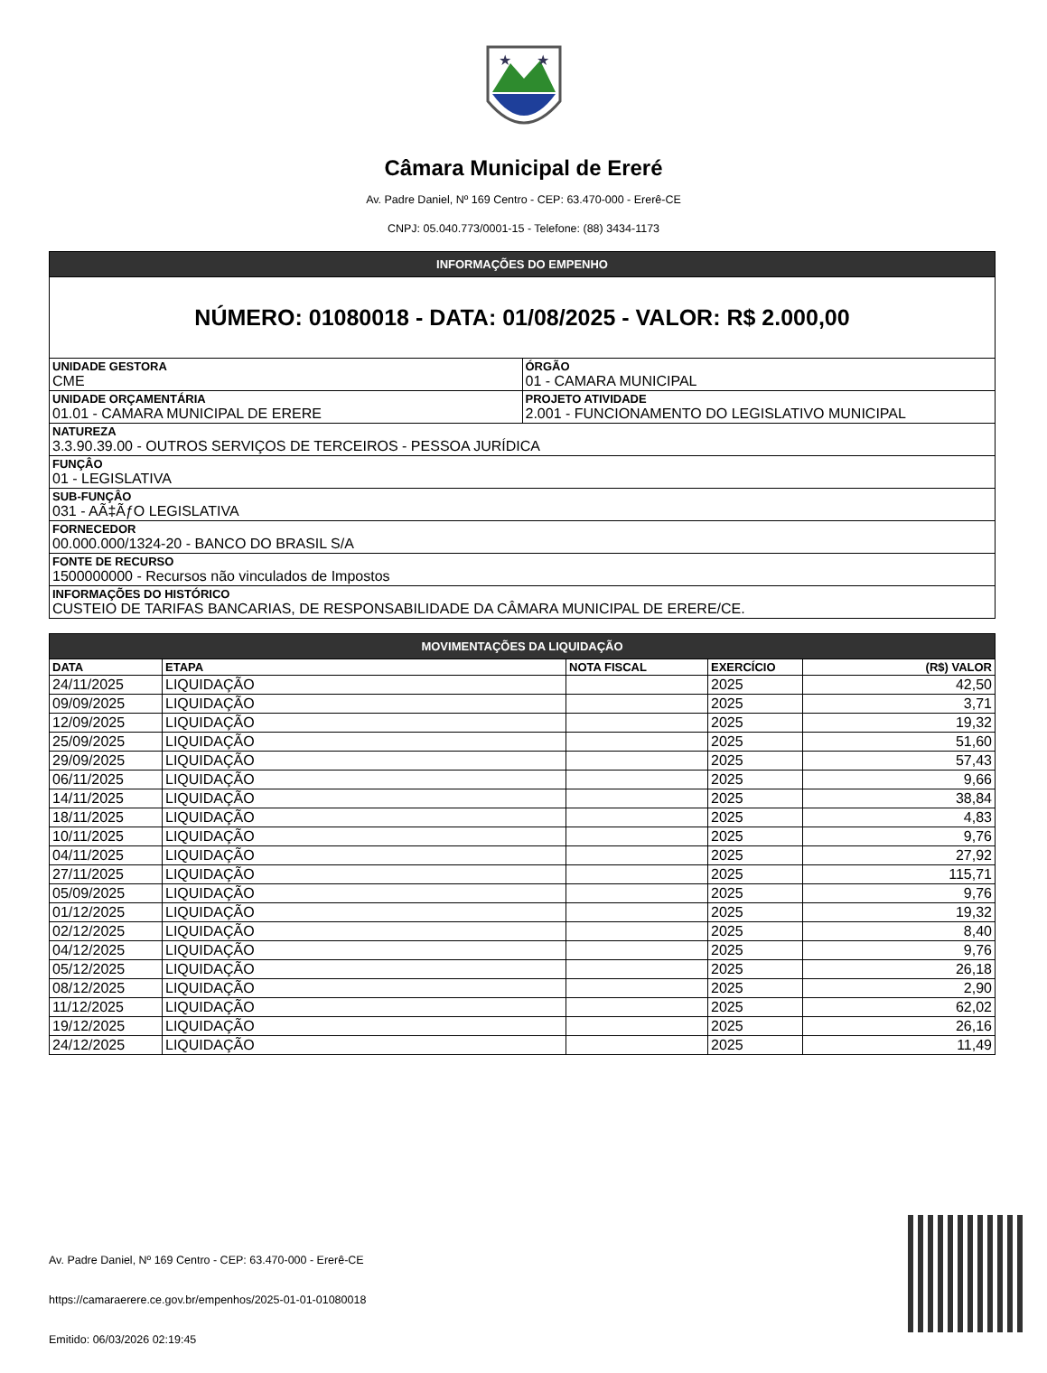★
★
Câmara Municipal de Ereré
Av. Padre Daniel, Nº 169 Centro - CEP: 63.470-000 - Ererê-CE
CNPJ: 05.040.773/0001-15 - Telefone: (88) 3434-1173
| INFORMAÇÕES DO EMPENHO | |
| NÚMERO: 01080018 - DATA: 01/08/2025 - VALOR: R$ 2.000,00 | |
| UNIDADE GESTORA CME | ÓRGÃO 01 - CAMARA MUNICIPAL |
| UNIDADE ORÇAMENTÁRIA 01.01 - CAMARA MUNICIPAL DE ERERE | PROJETO ATIVIDADE 2.001 - FUNCIONAMENTO DO LEGISLATIVO MUNICIPAL |
| NATUREZA 3.3.90.39.00 - OUTROS SERVIÇOS DE TERCEIROS - PESSOA JURÍDICA | |
| FUNÇÂO 01 - LEGISLATIVA | |
| SUB-FUNÇÂO 031 - AÃ‡ÃƒO LEGISLATIVA | |
| FORNECEDOR 00.000.000/1324-20 - BANCO DO BRASIL S/A | |
| FONTE DE RECURSO 1500000000 - Recursos não vinculados de Impostos | |
| INFORMAÇÕES DO HISTÓRICO CUSTEIO DE TARIFAS BANCARIAS, DE RESPONSABILIDADE DA CÂMARA MUNICIPAL DE ERERE/CE. | |
| MOVIMENTAÇÕES DA LIQUIDAÇÃO | | | | |
| DATA | ETAPA | NOTA FISCAL | EXERCÍCIO | (R$) VALOR |
| 24/11/2025 | LIQUIDAÇÃO | | 2025 | 42,50 |
| 09/09/2025 | LIQUIDAÇÃO | | 2025 | 3,71 |
| 12/09/2025 | LIQUIDAÇÃO | | 2025 | 19,32 |
| 25/09/2025 | LIQUIDAÇÃO | | 2025 | 51,60 |
| 29/09/2025 | LIQUIDAÇÃO | | 2025 | 57,43 |
| 06/11/2025 | LIQUIDAÇÃO | | 2025 | 9,66 |
| 14/11/2025 | LIQUIDAÇÃO | | 2025 | 38,84 |
| 18/11/2025 | LIQUIDAÇÃO | | 2025 | 4,83 |
| 10/11/2025 | LIQUIDAÇÃO | | 2025 | 9,76 |
| 04/11/2025 | LIQUIDAÇÃO | | 2025 | 27,92 |
| 27/11/2025 | LIQUIDAÇÃO | | 2025 | 115,71 |
| 05/09/2025 | LIQUIDAÇÃO | | 2025 | 9,76 |
| 01/12/2025 | LIQUIDAÇÃO | | 2025 | 19,32 |
| 02/12/2025 | LIQUIDAÇÃO | | 2025 | 8,40 |
| 04/12/2025 | LIQUIDAÇÃO | | 2025 | 9,76 |
| 05/12/2025 | LIQUIDAÇÃO | | 2025 | 26,18 |
| 08/12/2025 | LIQUIDAÇÃO | | 2025 | 2,90 |
| 11/12/2025 | LIQUIDAÇÃO | | 2025 | 62,02 |
| 19/12/2025 | LIQUIDAÇÃO | | 2025 | 26,16 |
| 24/12/2025 | LIQUIDAÇÃO | | 2025 | 11,49 |
Av. Padre Daniel, Nº 169 Centro - CEP: 63.470-000 - Ererê-CE
https://camaraerere.ce.gov.br/empenhos/2025-01-01-01080018
Emitido: 06/03/2026 02:19:45